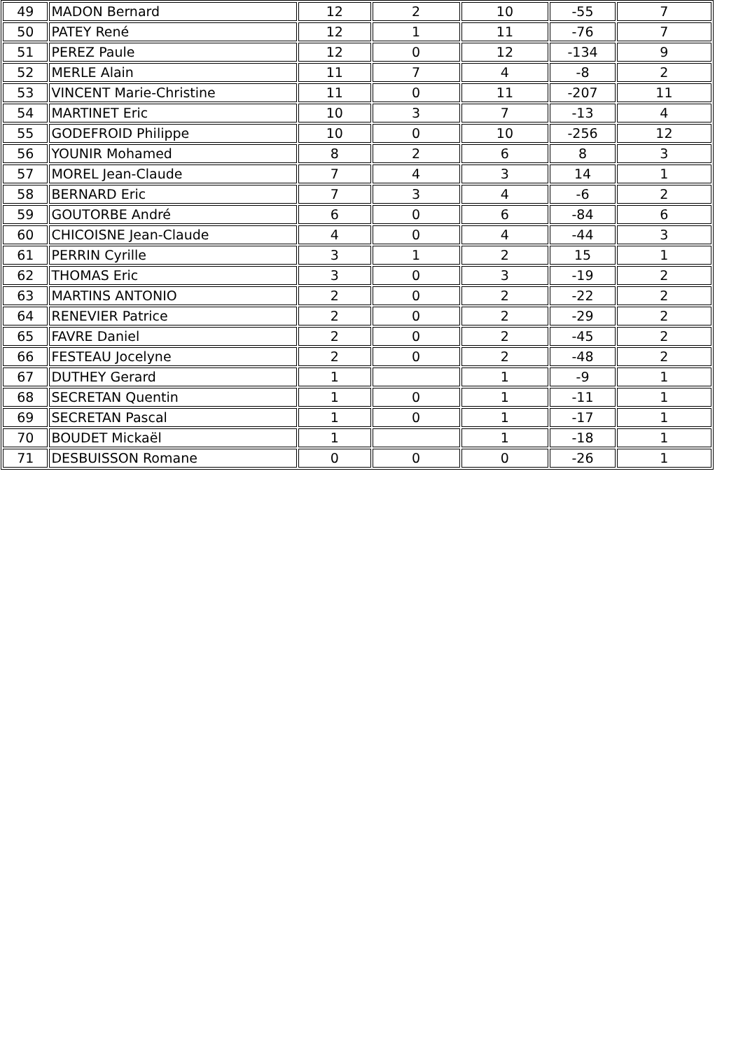| 49 | MADON Bernard | 12 | 2 | 10 | -55 | 7 |
| 50 | PATEY René | 12 | 1 | 11 | -76 | 7 |
| 51 | PEREZ Paule | 12 | 0 | 12 | -134 | 9 |
| 52 | MERLE Alain | 11 | 7 | 4 | -8 | 2 |
| 53 | VINCENT Marie-Christine | 11 | 0 | 11 | -207 | 11 |
| 54 | MARTINET Eric | 10 | 3 | 7 | -13 | 4 |
| 55 | GODEFROID Philippe | 10 | 0 | 10 | -256 | 12 |
| 56 | YOUNIR Mohamed | 8 | 2 | 6 | 8 | 3 |
| 57 | MOREL Jean-Claude | 7 | 4 | 3 | 14 | 1 |
| 58 | BERNARD Eric | 7 | 3 | 4 | -6 | 2 |
| 59 | GOUTORBE André | 6 | 0 | 6 | -84 | 6 |
| 60 | CHICOISNE Jean-Claude | 4 | 0 | 4 | -44 | 3 |
| 61 | PERRIN Cyrille | 3 | 1 | 2 | 15 | 1 |
| 62 | THOMAS Eric | 3 | 0 | 3 | -19 | 2 |
| 63 | MARTINS ANTONIO | 2 | 0 | 2 | -22 | 2 |
| 64 | RENEVIER Patrice | 2 | 0 | 2 | -29 | 2 |
| 65 | FAVRE Daniel | 2 | 0 | 2 | -45 | 2 |
| 66 | FESTEAU Jocelyne | 2 | 0 | 2 | -48 | 2 |
| 67 | DUTHEY Gerard | 1 | | 1 | -9 | 1 |
| 68 | SECRETAN Quentin | 1 | 0 | 1 | -11 | 1 |
| 69 | SECRETAN Pascal | 1 | 0 | 1 | -17 | 1 |
| 70 | BOUDET Mickaël | 1 | | 1 | -18 | 1 |
| 71 | DESBUISSON Romane | 0 | 0 | 0 | -26 | 1 |